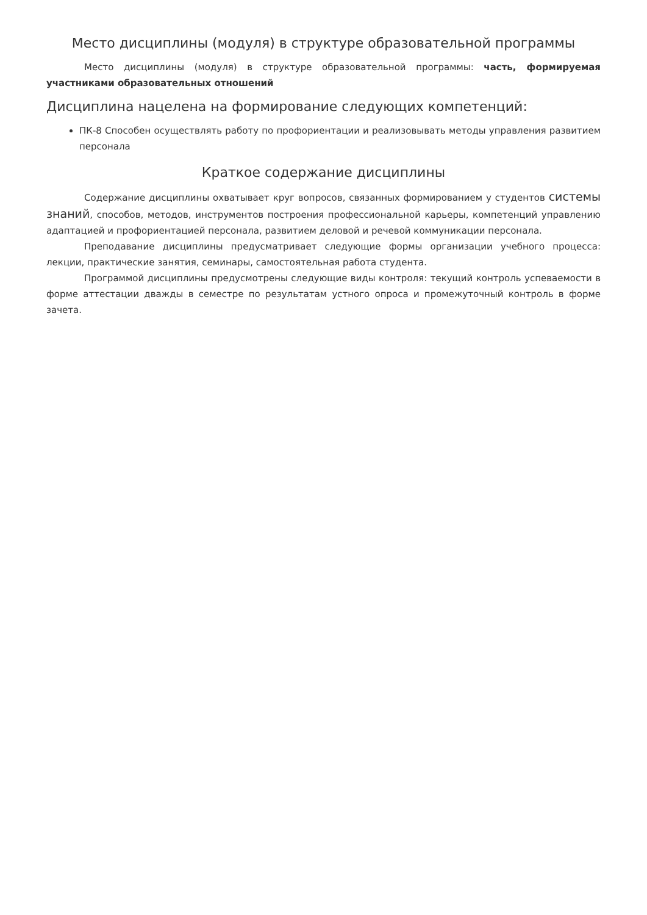Место дисциплины (модуля) в структуре образовательной программы
Место дисциплины (модуля) в структуре образовательной программы: часть, формируемая участниками образовательных отношений
Дисциплина нацелена на формирование следующих компетенций:
ПК-8 Способен осуществлять работу по профориентации и реализовывать методы управления развитием персонала
Краткое содержание дисциплины
Содержание дисциплины охватывает круг вопросов, связанных формированием у студентов системы знаний, способов, методов, инструментов построения профессиональной карьеры, компетенций управлению адаптацией и профориентацией персонала, развитием деловой и речевой коммуникации персонала.
Преподавание дисциплины предусматривает следующие формы организации учебного процесса: лекции, практические занятия, семинары, самостоятельная работа студента.
Программой дисциплины предусмотрены следующие виды контроля: текущий контроль успеваемости в форме аттестации дважды в семестре по результатам устного опроса и промежуточный контроль в форме зачета.